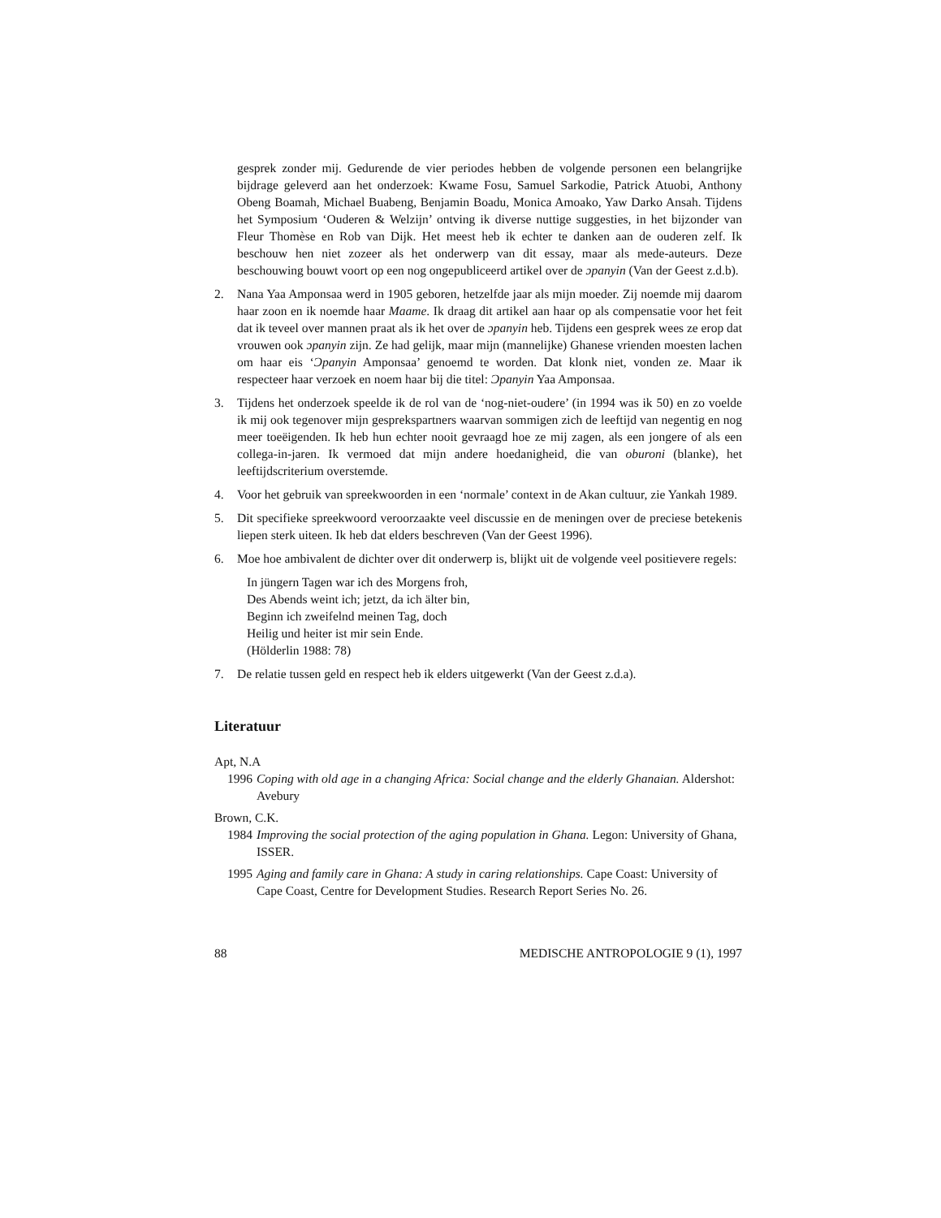gesprek zonder mij. Gedurende de vier periodes hebben de volgende personen een belangrijke bijdrage geleverd aan het onderzoek: Kwame Fosu, Samuel Sarkodie, Patrick Atuobi, Anthony Obeng Boamah, Michael Buabeng, Benjamin Boadu, Monica Amoako, Yaw Darko Ansah. Tijdens het Symposium ‘Ouderen & Welzijn’ ontving ik diverse nuttige suggesties, in het bijzonder van Fleur Thomèse en Rob van Dijk. Het meest heb ik echter te danken aan de ouderen zelf. Ik beschouw hen niet zozeer als het onderwerp van dit essay, maar als mede-auteurs. Deze beschouwing bouwt voort op een nog ongepubliceerd artikel over de ɔpanyin (Van der Geest z.d.b).
2. Nana Yaa Amponsaa werd in 1905 geboren, hetzelfde jaar als mijn moeder. Zij noemde mij daarom haar zoon en ik noemde haar Maame. Ik draag dit artikel aan haar op als compensatie voor het feit dat ik teveel over mannen praat als ik het over de ɔpanyin heb. Tijdens een gesprek wees ze erop dat vrouwen ook ɔpanyin zijn. Ze had gelijk, maar mijn (mannelijke) Ghanese vrienden moesten lachen om haar eis ‘Ɔpanyin Amponsaa’ genoemd te worden. Dat klonk niet, vonden ze. Maar ik respecteer haar verzoek en noem haar bij die titel: Ɔpanyin Yaa Amponsaa.
3. Tijdens het onderzoek speelde ik de rol van de ‘nog-niet-oudere’ (in 1994 was ik 50) en zo voelde ik mij ook tegenover mijn gesprekspartners waarvan sommigen zich de leeftijd van negentig en nog meer toeëigenden. Ik heb hun echter nooit gevraagd hoe ze mij zagen, als een jongere of als een collega-in-jaren. Ik vermoed dat mijn andere hoedanigheid, die van oburoni (blanke), het leeftijdscriterium overstemde.
4. Voor het gebruik van spreekwoorden in een ‘normale’ context in de Akan cultuur, zie Yankah 1989.
5. Dit specifieke spreekwoord veroorzaakte veel discussie en de meningen over de preciese betekenis liepen sterk uiteen. Ik heb dat elders beschreven (Van der Geest 1996).
6. Moe hoe ambivalent de dichter over dit onderwerp is, blijkt uit de volgende veel positievere regels:
In jüngern Tagen war ich des Morgens froh,
Des Abends weint ich; jetzt, da ich älter bin,
Beginn ich zweifelnd meinen Tag, doch
Heilig und heiter ist mir sein Ende.
(Hölderlin 1988: 78)
7. De relatie tussen geld en respect heb ik elders uitgewerkt (Van der Geest z.d.a).
Literatuur
Apt, N.A
1996 Coping with old age in a changing Africa: Social change and the elderly Ghanaian. Aldershot: Avebury
Brown, C.K.
1984 Improving the social protection of the aging population in Ghana. Legon: University of Ghana, ISSER.
1995 Aging and family care in Ghana: A study in caring relationships. Cape Coast: University of Cape Coast, Centre for Development Studies. Research Report Series No. 26.
88 MEDISCHE ANTROPOLOGIE 9 (1), 1997